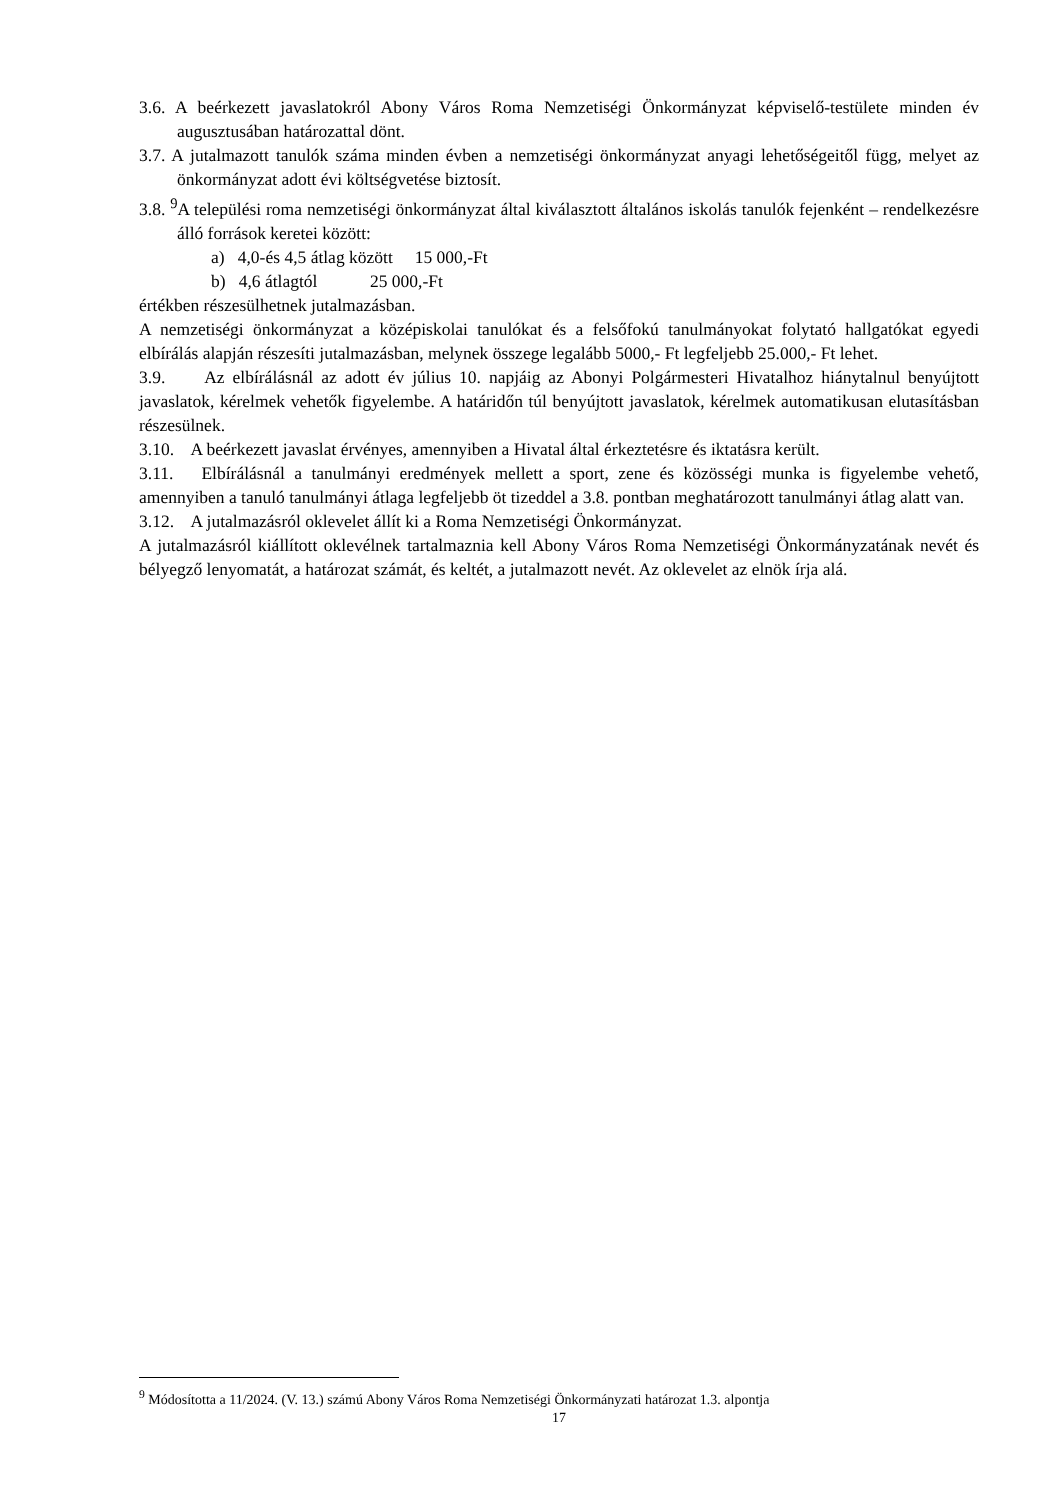3.6. A beérkezett javaslatokról Abony Város Roma Nemzetiségi Önkormányzat képviselő-testülete minden év augusztusában határozattal dönt.
3.7. A jutalmazott tanulók száma minden évben a nemzetiségi önkormányzat anyagi lehetőségeitől függ, melyet az önkormányzat adott évi költségvetése biztosít.
3.8. <sup>9</sup>A települési roma nemzetiségi önkormányzat által kiválasztott általános iskolás tanulók fejenként – rendelkezésre álló források keretei között:
a) 4,0-és 4,5 átlag között 15 000,-Ft
b) 4,6 átlagtól 25 000,-Ft
értékben részesülhetnek jutalmazásban.
A nemzetiségi önkormányzat a középiskolai tanulókat és a felsőfokú tanulmányokat folytató hallgatókat egyedi elbírálás alapján részesíti jutalmazásban, melynek összege legalább 5000,- Ft legfeljebb 25.000,- Ft lehet.
3.9. Az elbírálásnál az adott év július 10. napjáig az Abonyi Polgármesteri Hivatalhoz hiánytalnul benyújtott javaslatok, kérelmek vehetők figyelembe. A határidőn túl benyújtott javaslatok, kérelmek automatikusan elutasításban részesülnek.
3.10. A beérkezett javaslat érvényes, amennyiben a Hivatal által érkeztetésre és iktatásra került.
3.11. Elbírálásnál a tanulmányi eredmények mellett a sport, zene és közösségi munka is figyelembe vehető, amennyiben a tanuló tanulmányi átlaga legfeljebb öt tizeddel a 3.8. pontban meghatározott tanulmányi átlag alatt van.
3.12. A jutalmazásról oklevelet állít ki a Roma Nemzetiségi Önkormányzat.
A jutalmazásról kiállított oklevélnek tartalmaznia kell Abony Város Roma Nemzetiségi Önkormányzatának nevét és bélyegző lenyomatát, a határozat számát, és keltét, a jutalmazott nevét. Az oklevelet az elnök írja alá.
<sup>9</sup> Módosította a 11/2024. (V. 13.) számú Abony Város Roma Nemzetiségi Önkormányzati határozat 1.3. alpontja
17